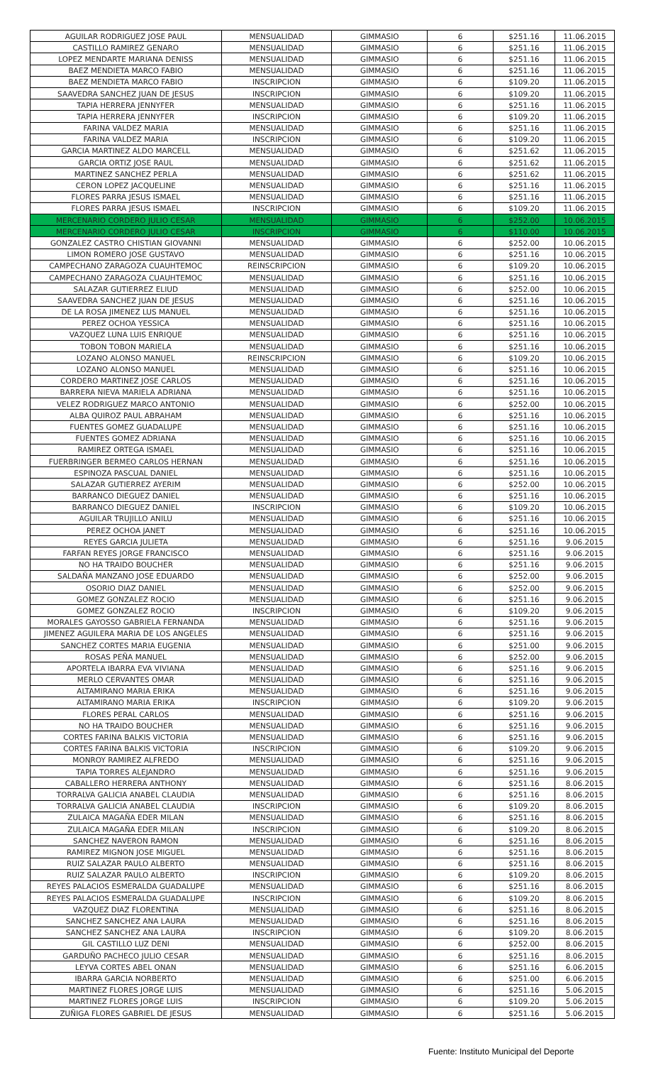| AGUILAR RODRIGUEZ JOSE PAUL | MENSUALIDAD | GIMMASIO | 6 | $251.16 | 11.06.2015 |
| CASTILLO RAMIREZ GENARO | MENSUALIDAD | GIMMASIO | 6 | $251.16 | 11.06.2015 |
| LOPEZ MENDARTE MARIANA DENISS | MENSUALIDAD | GIMMASIO | 6 | $251.16 | 11.06.2015 |
| BAEZ MENDIETA MARCO FABIO | MENSUALIDAD | GIMMASIO | 6 | $251.16 | 11.06.2015 |
| BAEZ MENDIETA MARCO FABIO | INSCRIPCION | GIMMASIO | 6 | $109.20 | 11.06.2015 |
| SAAVEDRA SANCHEZ JUAN DE JESUS | INSCRIPCION | GIMMASIO | 6 | $109.20 | 11.06.2015 |
| TAPIA HERRERA JENNYFER | MENSUALIDAD | GIMMASIO | 6 | $251.16 | 11.06.2015 |
| TAPIA HERRERA JENNYFER | INSCRIPCION | GIMMASIO | 6 | $109.20 | 11.06.2015 |
| FARINA VALDEZ MARIA | MENSUALIDAD | GIMMASIO | 6 | $251.16 | 11.06.2015 |
| FARINA VALDEZ MARIA | INSCRIPCION | GIMMASIO | 6 | $109.20 | 11.06.2015 |
| GARCIA MARTINEZ ALDO MARCELL | MENSUALIDAD | GIMMASIO | 6 | $251.62 | 11.06.2015 |
| GARCIA ORTIZ JOSE RAUL | MENSUALIDAD | GIMMASIO | 6 | $251.62 | 11.06.2015 |
| MARTINEZ SANCHEZ PERLA | MENSUALIDAD | GIMMASIO | 6 | $251.62 | 11.06.2015 |
| CERON LOPEZ JACQUELINE | MENSUALIDAD | GIMMASIO | 6 | $251.16 | 11.06.2015 |
| FLORES PARRA JESUS ISMAEL | MENSUALIDAD | GIMMASIO | 6 | $251.16 | 11.06.2015 |
| FLORES PARRA JESUS ISMAEL | INSCRIPCION | GIMMASIO | 6 | $109.20 | 11.06.2015 |
| MERCENARIO CORDERO JULIO CESAR | MENSUALIDAD | GIMMASIO | 6 | $252.00 | 10.06.2015 |
| MERCENARIO CORDERO JULIO CESAR | INSCRIPCION | GIMMASIO | 6 | $110.00 | 10.06.2015 |
| GONZALEZ CASTRO CHISTIAN GIOVANNI | MENSUALIDAD | GIMMASIO | 6 | $252.00 | 10.06.2015 |
| LIMON ROMERO JOSE GUSTAVO | MENSUALIDAD | GIMMASIO | 6 | $251.16 | 10.06.2015 |
| CAMPECHANO ZARAGOZA CUAUHTEMOC | REINSCRIPCION | GIMMASIO | 6 | $109.20 | 10.06.2015 |
| CAMPECHANO ZARAGOZA CUAUHTEMOC | MENSUALIDAD | GIMMASIO | 6 | $251.16 | 10.06.2015 |
| SALAZAR GUTIERREZ ELIUD | MENSUALIDAD | GIMMASIO | 6 | $252.00 | 10.06.2015 |
| SAAVEDRA SANCHEZ JUAN DE JESUS | MENSUALIDAD | GIMMASIO | 6 | $251.16 | 10.06.2015 |
| DE LA ROSA JIMENEZ LUS MANUEL | MENSUALIDAD | GIMMASIO | 6 | $251.16 | 10.06.2015 |
| PEREZ OCHOA YESSICA | MENSUALIDAD | GIMMASIO | 6 | $251.16 | 10.06.2015 |
| VAZQUEZ LUNA LUIS ENRIQUE | MENSUALIDAD | GIMMASIO | 6 | $251.16 | 10.06.2015 |
| TOBON TOBON MARIELA | MENSUALIDAD | GIMMASIO | 6 | $251.16 | 10.06.2015 |
| LOZANO ALONSO MANUEL | REINSCRIPCION | GIMMASIO | 6 | $109.20 | 10.06.2015 |
| LOZANO ALONSO MANUEL | MENSUALIDAD | GIMMASIO | 6 | $251.16 | 10.06.2015 |
| CORDERO MARTINEZ JOSE CARLOS | MENSUALIDAD | GIMMASIO | 6 | $251.16 | 10.06.2015 |
| BARRERA NIEVA MARIELA ADRIANA | MENSUALIDAD | GIMMASIO | 6 | $251.16 | 10.06.2015 |
| VELEZ RODRIGUEZ MARCO ANTONIO | MENSUALIDAD | GIMMASIO | 6 | $252.00 | 10.06.2015 |
| ALBA QUIROZ PAUL ABRAHAM | MENSUALIDAD | GIMMASIO | 6 | $251.16 | 10.06.2015 |
| FUENTES GOMEZ GUADALUPE | MENSUALIDAD | GIMMASIO | 6 | $251.16 | 10.06.2015 |
| FUENTES GOMEZ ADRIANA | MENSUALIDAD | GIMMASIO | 6 | $251.16 | 10.06.2015 |
| RAMIREZ ORTEGA ISMAEL | MENSUALIDAD | GIMMASIO | 6 | $251.16 | 10.06.2015 |
| FUERBRINGER BERMEO CARLOS HERNAN | MENSUALIDAD | GIMMASIO | 6 | $251.16 | 10.06.2015 |
| ESPINOZA PASCUAL DANIEL | MENSUALIDAD | GIMMASIO | 6 | $251.16 | 10.06.2015 |
| SALAZAR GUTIERREZ AYERIM | MENSUALIDAD | GIMMASIO | 6 | $252.00 | 10.06.2015 |
| BARRANCO DIEGUEZ DANIEL | MENSUALIDAD | GIMMASIO | 6 | $251.16 | 10.06.2015 |
| BARRANCO DIEGUEZ DANIEL | INSCRIPCION | GIMMASIO | 6 | $109.20 | 10.06.2015 |
| AGUILAR TRUJILLO ANILU | MENSUALIDAD | GIMMASIO | 6 | $251.16 | 10.06.2015 |
| PEREZ OCHOA JANET | MENSUALIDAD | GIMMASIO | 6 | $251.16 | 10.06.2015 |
| REYES GARCIA JULIETA | MENSUALIDAD | GIMMASIO | 6 | $251.16 | 9.06.2015 |
| FARFAN REYES JORGE FRANCISCO | MENSUALIDAD | GIMMASIO | 6 | $251.16 | 9.06.2015 |
| NO HA TRAIDO BOUCHER | MENSUALIDAD | GIMMASIO | 6 | $251.16 | 9.06.2015 |
| SALDAÑA MANZANO JOSE EDUARDO | MENSUALIDAD | GIMMASIO | 6 | $252.00 | 9.06.2015 |
| OSORIO DIAZ DANIEL | MENSUALIDAD | GIMMASIO | 6 | $252.00 | 9.06.2015 |
| GOMEZ GONZALEZ ROCIO | MENSUALIDAD | GIMMASIO | 6 | $251.16 | 9.06.2015 |
| GOMEZ GONZALEZ ROCIO | INSCRIPCION | GIMMASIO | 6 | $109.20 | 9.06.2015 |
| MORALES GAYOSSO GABRIELA FERNANDA | MENSUALIDAD | GIMMASIO | 6 | $251.16 | 9.06.2015 |
| JIMENEZ AGUILERA MARIA DE LOS ANGELES | MENSUALIDAD | GIMMASIO | 6 | $251.16 | 9.06.2015 |
| SANCHEZ CORTES MARIA EUGENIA | MENSUALIDAD | GIMMASIO | 6 | $251.00 | 9.06.2015 |
| ROSAS PEÑA MANUEL | MENSUALIDAD | GIMMASIO | 6 | $252.00 | 9.06.2015 |
| APORTELA IBARRA EVA VIVIANA | MENSUALIDAD | GIMMASIO | 6 | $251.16 | 9.06.2015 |
| MERLO CERVANTES OMAR | MENSUALIDAD | GIMMASIO | 6 | $251.16 | 9.06.2015 |
| ALTAMIRANO MARIA ERIKA | MENSUALIDAD | GIMMASIO | 6 | $251.16 | 9.06.2015 |
| ALTAMIRANO MARIA ERIKA | INSCRIPCION | GIMMASIO | 6 | $109.20 | 9.06.2015 |
| FLORES PERAL CARLOS | MENSUALIDAD | GIMMASIO | 6 | $251.16 | 9.06.2015 |
| NO HA TRAIDO BOUCHER | MENSUALIDAD | GIMMASIO | 6 | $251.16 | 9.06.2015 |
| CORTES FARINA BALKIS VICTORIA | MENSUALIDAD | GIMMASIO | 6 | $251.16 | 9.06.2015 |
| CORTES FARINA BALKIS VICTORIA | INSCRIPCION | GIMMASIO | 6 | $109.20 | 9.06.2015 |
| MONROY RAMIREZ ALFREDO | MENSUALIDAD | GIMMASIO | 6 | $251.16 | 9.06.2015 |
| TAPIA TORRES ALEJANDRO | MENSUALIDAD | GIMMASIO | 6 | $251.16 | 9.06.2015 |
| CABALLERO HERRERA ANTHONY | MENSUALIDAD | GIMMASIO | 6 | $251.16 | 8.06.2015 |
| TORRALVA GALICIA ANABEL CLAUDIA | MENSUALIDAD | GIMMASIO | 6 | $251.16 | 8.06.2015 |
| TORRALVA GALICIA ANABEL CLAUDIA | INSCRIPCION | GIMMASIO | 6 | $109.20 | 8.06.2015 |
| ZULAICA MAGAÑA EDER MILAN | MENSUALIDAD | GIMMASIO | 6 | $251.16 | 8.06.2015 |
| ZULAICA MAGAÑA EDER MILAN | INSCRIPCION | GIMMASIO | 6 | $109.20 | 8.06.2015 |
| SANCHEZ NAVERON RAMON | MENSUALIDAD | GIMMASIO | 6 | $251.16 | 8.06.2015 |
| RAMIREZ MIGNON JOSE MIGUEL | MENSUALIDAD | GIMMASIO | 6 | $251.16 | 8.06.2015 |
| RUIZ SALAZAR PAULO ALBERTO | MENSUALIDAD | GIMMASIO | 6 | $251.16 | 8.06.2015 |
| RUIZ SALAZAR PAULO ALBERTO | INSCRIPCION | GIMMASIO | 6 | $109.20 | 8.06.2015 |
| REYES PALACIOS ESMERALDA GUADALUPE | MENSUALIDAD | GIMMASIO | 6 | $251.16 | 8.06.2015 |
| REYES PALACIOS ESMERALDA GUADALUPE | INSCRIPCION | GIMMASIO | 6 | $109.20 | 8.06.2015 |
| VAZQUEZ DIAZ FLORENTINA | MENSUALIDAD | GIMMASIO | 6 | $251.16 | 8.06.2015 |
| SANCHEZ SANCHEZ ANA LAURA | MENSUALIDAD | GIMMASIO | 6 | $251.16 | 8.06.2015 |
| SANCHEZ SANCHEZ ANA LAURA | INSCRIPCION | GIMMASIO | 6 | $109.20 | 8.06.2015 |
| GIL CASTILLO LUZ DENI | MENSUALIDAD | GIMMASIO | 6 | $252.00 | 8.06.2015 |
| GARDUÑO PACHECO JULIO CESAR | MENSUALIDAD | GIMMASIO | 6 | $251.16 | 8.06.2015 |
| LEYVA CORTES ABEL ONAN | MENSUALIDAD | GIMMASIO | 6 | $251.16 | 6.06.2015 |
| IBARRA GARCIA NORBERTO | MENSUALIDAD | GIMMASIO | 6 | $251.00 | 6.06.2015 |
| MARTINEZ FLORES JORGE LUIS | MENSUALIDAD | GIMMASIO | 6 | $251.16 | 5.06.2015 |
| MARTINEZ FLORES JORGE LUIS | INSCRIPCION | GIMMASIO | 6 | $109.20 | 5.06.2015 |
| ZUÑIGA FLORES GABRIEL DE JESUS | MENSUALIDAD | GIMMASIO | 6 | $251.16 | 5.06.2015 |
Fuente: Instituto Municipal del Deporte